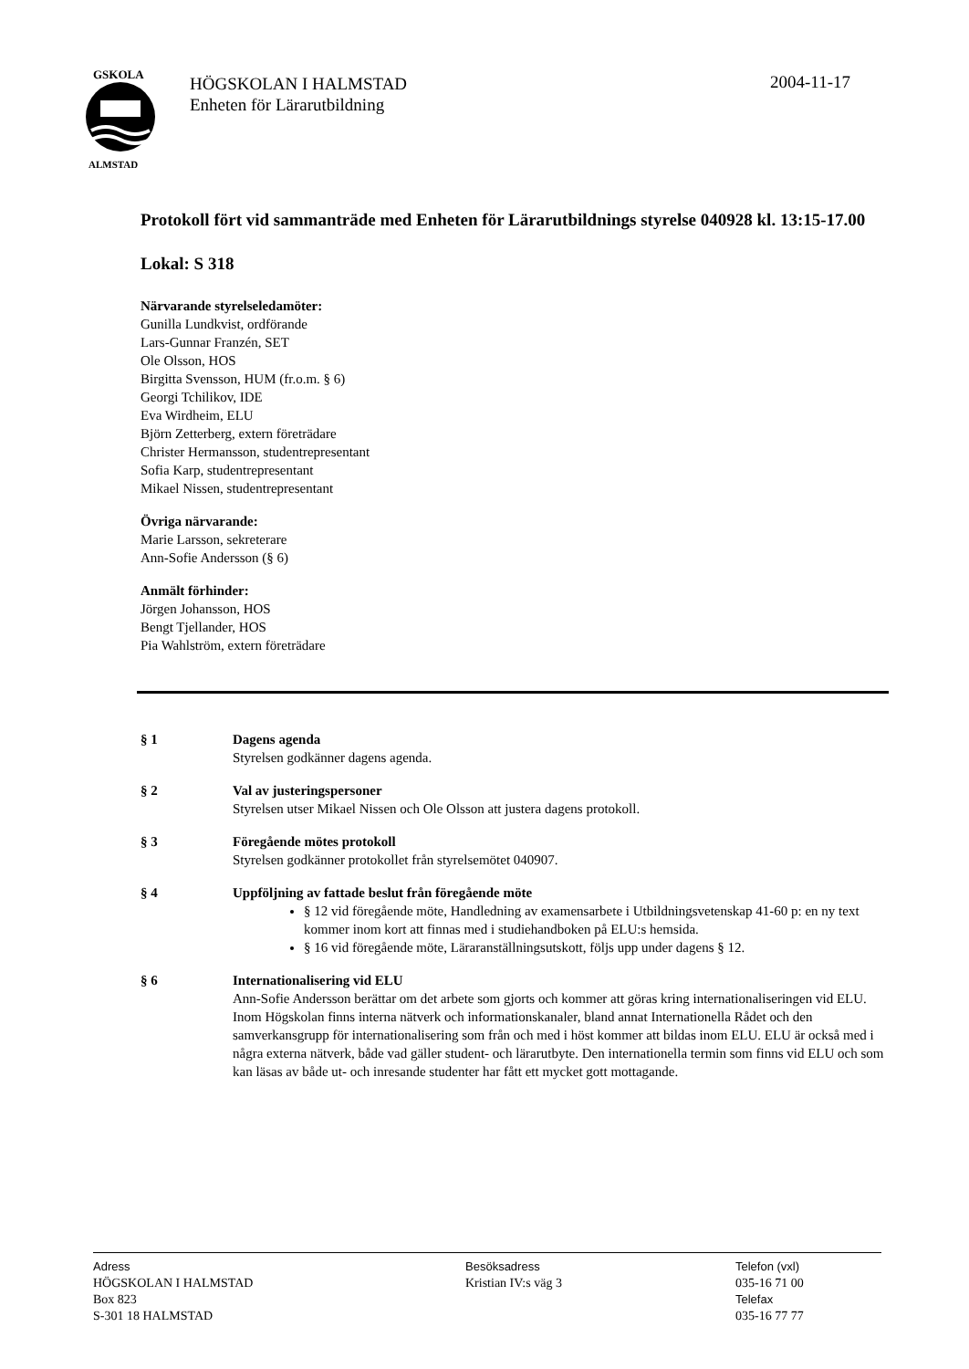GSKOLA
ALMSTAD
HÖGSKOLAN I HALMSTAD
Enheten för Lärarutbildning
2004-11-17
Protokoll fört vid sammanträde med Enheten för Lärarutbildnings styrelse 040928 kl. 13:15-17.00
Lokal: S 318
Närvarande styrelseledamöter:
Gunilla Lundkvist, ordförande
Lars-Gunnar Franzén, SET
Ole Olsson, HOS
Birgitta Svensson, HUM (fr.o.m. § 6)
Georgi Tchilikov, IDE
Eva Wirdheim, ELU
Björn Zetterberg, extern företrädare
Christer Hermansson, studentrepresentant
Sofia Karp, studentrepresentant
Mikael Nissen, studentrepresentant
Övriga närvarande:
Marie Larsson, sekreterare
Ann-Sofie Andersson (§ 6)
Anmält förhinder:
Jörgen Johansson, HOS
Bengt Tjellander, HOS
Pia Wahlström, extern företrädare
§ 1 Dagens agenda
Styrelsen godkänner dagens agenda.
§ 2 Val av justeringspersoner
Styrelsen utser Mikael Nissen och Ole Olsson att justera dagens protokoll.
§ 3 Föregående mötes protokoll
Styrelsen godkänner protokollet från styrelsemötet 040907.
§ 4 Uppföljning av fattade beslut från föregående möte
§ 12 vid föregående möte, Handledning av examensarbete i Utbildningsvetenskap 41-60 p: en ny text kommer inom kort att finnas med i studiehandboken på ELU:s hemsida.
§ 16 vid föregående möte, Läraranställningsutskott, följs upp under dagens § 12.
§ 6 Internationalisering vid ELU
Ann-Sofie Andersson berättar om det arbete som gjorts och kommer att göras kring internationaliseringen vid ELU. Inom Högskolan finns interna nätverk och informationskanaler, bland annat Internationella Rådet och den samverkansgrupp för internationalisering som från och med i höst kommer att bildas inom ELU. ELU är också med i några externa nätverk, både vad gäller student- och lärarutbyte. Den internationella termin som finns vid ELU och som kan läsas av både ut- och inresande studenter har fått ett mycket gott mottagande.
Adress
HÖGSKOLAN I HALMSTAD
Box 823
S-301 18 HALMSTAD
Besöksadress
Kristian IV:s väg 3
Telefon (vxl)
035-16 71 00
Telefax
035-16 77 77